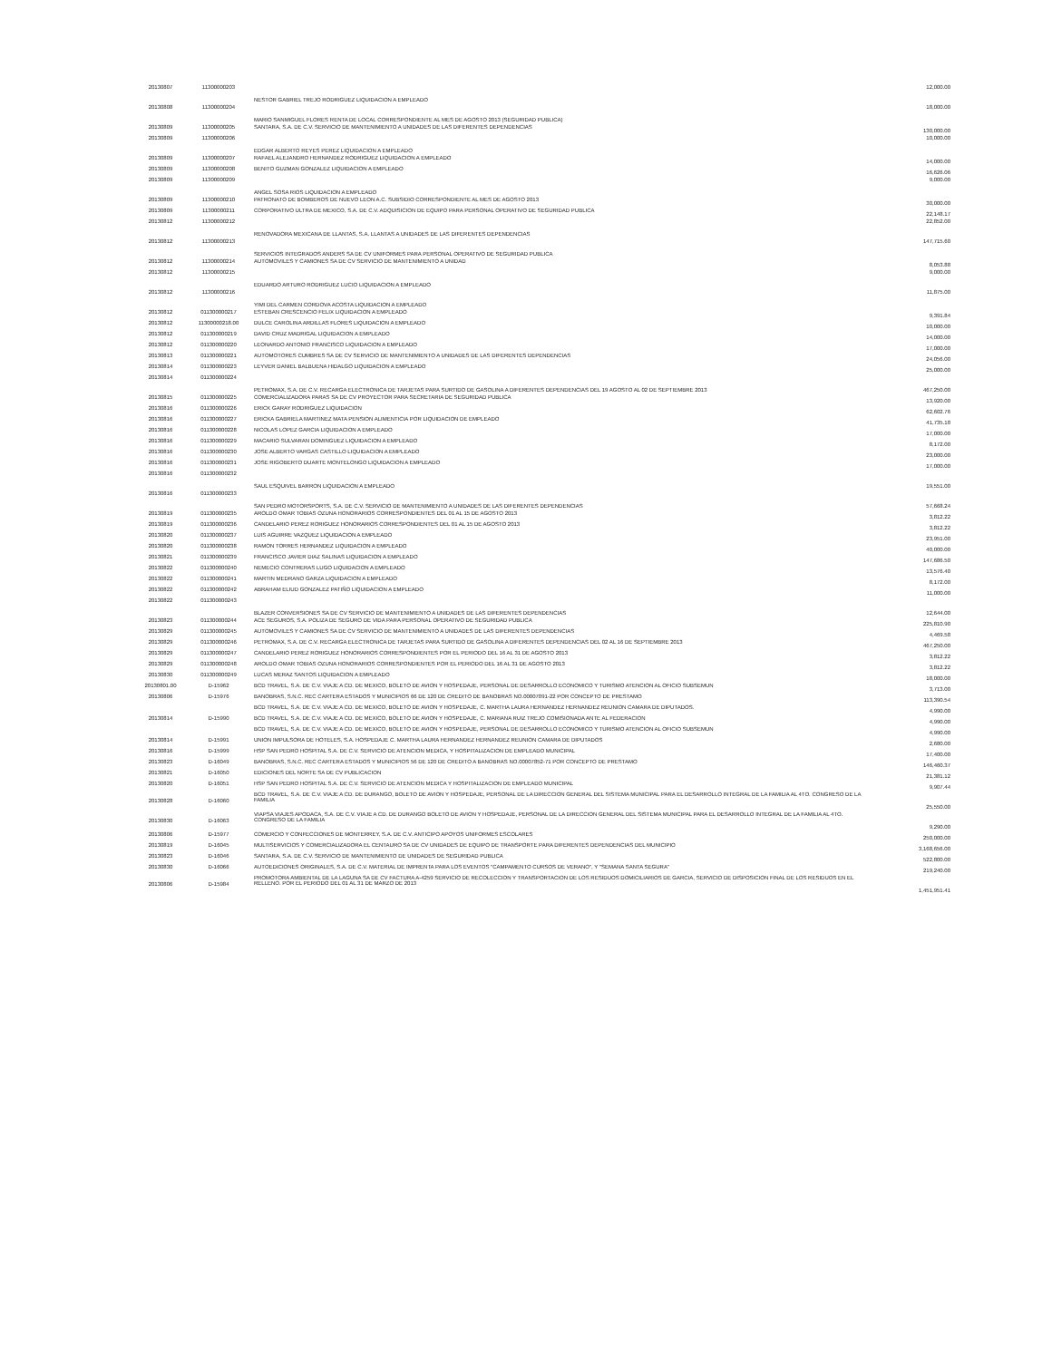| 20130807 | 11300000203 | NESTOR GABRIEL TREJO RODRIGUEZ LIQUIDACION A EMPLEADO | 12,000.00 |
| 20130808 | 11300000204 | MARIO SANMIGUEL FLORES RENTA DE LOCAL CORRESPONDIENTE AL MES DE AGOSTO 2013 (SEGURIDAD PUBLICA) | 18,000.00 |
| 20130809 | 11300000205 | SANTARA, S.A. DE C.V. SERVICIO DE MANTENIMIENTO A UNIDADES DE LAS DIFERENTES DEPENDENCIAS | 130,000.00 |
| 20130809 | 11300000206 | EDGAR ALBERTO REYES PEREZ LIQUIDACION A EMPLEADO | 10,000.00 |
| 20130809 | 11300000207 | RAFAEL ALEJANDRO HERNANDEZ RODRIGUEZ LIQUIDACION A EMPLEADO | 14,000.00 |
| 20130809 | 11300000208 | BENITO GUZMAN GONZALEZ LIQUIDACION A EMPLEADO | 16,626.06 |
| 20130809 | 11300000209 | ANGEL SOSA RIOS LIQUIDACION A EMPLEADO | 9,000.00 |
| 20130809 | 11300000210 | PATRONATO DE BOMBEROS DE NUEVO LEON A.C. SUBSIDIO CORRESPONDIENTE AL MES DE AGOSTO 2013 | 30,000.00 |
| 20130809 | 11300000211 | CORPORATIVO ULTRA DE MEXICO, S.A. DE C.V. ADQUISICION DE EQUIPO PARA PERSONAL OPERATIVO DE SEGURIDAD PUBLICA | 22,148.17 |
| 20130812 | 11300000212 | RENOVADORA MEXICANA DE LLANTAS, S.A. LLANTAS A UNIDADES DE LAS DIFERENTES DEPENDENCIAS | 22,852.00 |
| 20130812 | 11300000213 | SERVICIOS INTEGRADOS ANDERS SA DE CV UNIFORMES PARA PERSONAL OPERATIVO DE SEGURIDAD PUBLICA | 147,715.60 |
| 20130812 | 11300000214 | AUTOMOVILES Y CAMIONES SA DE CV SERVICIO DE MANTENIMIENTO A UNIDAD | 8,053.88 |
| 20130812 | 11300000215 | EDUARDO ARTURO RODRIGUEZ LUCIO LIQUIDACION A EMPLEADO | 9,000.00 |
| 20130812 | 11300000216 | YIMI DEL CARMEN CORDOVA ACOSTA LIQUIDACION A EMPLEADO | 11,875.00 |
| 20130812 | 011300000217 | ESTEBAN CRESCENCIO FELIX LIQUIDACION A EMPLEADO | 9,391.84 |
| 20130812 | 11300000218.00 | DULCE CAROLINA ARDILLAS FLORES LIQUIDACION A EMPLEADO | 10,000.00 |
| 20130812 | 011300000219 | DAVID CRUZ MADRIGAL LIQUIDACION A EMPLEADO | 14,000.00 |
| 20130812 | 011300000220 | LEONARDO ANTONIO FRANCISCO LIQUIDACION A EMPLEADO | 17,000.00 |
| 20130813 | 011300000221 | AUTOMOTORES CUMBRES SA DE CV SERVICIO DE MANTENIMIENTO A UNIDADES DE LAS DIFERENTES DEPENDENCIAS | 24,056.00 |
| 20130814 | 011300000223 | LEYVER DANIEL BALBUENA HIDALGO LIQUIDACION A EMPLEADO | 25,000.00 |
| 20130814 | 011300000224 | PETROMAX, S.A. DE C.V. RECARGA ELECTRONICA DE TARJETAS PARA SURTIDO DE GASOLINA A DIFERENTES DEPENDENCIAS DEL 19 AGOSTO AL 02 DE SEPTIEMBRE 2013 | 467,250.00 |
| 20130815 | 011300000225 | COMERCIALIZADORA PARAS SA DE CV PROYECTOR PARA SECRETARIA DE SEGURIDAD PUBLICA | 13,920.00 |
| 20130816 | 011300000226 | ERICK GARAY RODRIGUEZ LIQUIDACION | 62,602.76 |
| 20130816 | 011300000227 | ERICKA GABRIELA MARTINEZ MATA PENSION ALIMENTICIA POR LIQUIDACION DE EMPLEADO | 41,735.18 |
| 20130816 | 011300000228 | NICOLAS LOPEZ GARCIA LIQUIDACION A EMPLEADO | 17,000.00 |
| 20130816 | 011300000229 | MACARIO SULVARAN DOMINGUEZ LIQUIDACION A EMPLEADO | 8,172.00 |
| 20130816 | 011300000230 | JOSE ALBERTO VARGAS CASTILLO LIQUIDACION A EMPLEADO | 23,000.00 |
| 20130816 | 011300000231 | JOSE RIGOBERTO DUARTE MONTELONGO LIQUIDACION A EMPLEADO | 17,000.00 |
| 20130816 | 011300000232 | SAUL ESQUIVEL BARRON LIQUIDACION A EMPLEADO | 19,551.00 |
| 20130816 | 011300000233 | SAN PEDRO MOTORSPORTS, S.A. DE C.V. SERVICIO DE MANTENIMIENTO A UNIDADES DE LAS DIFERENTES DEPENDENCIAS | 57,668.24 |
| 20130819 | 011300000235 | AROLDO OMAR TOBIAS OZUNA HONORARIOS CORRESPONDIENTES DEL 01 AL 15 DE AGOSTO 2013 | 3,812.22 |
| 20130819 | 011300000236 | CANDELARIO PEREZ RORIGUEZ HONORARIOS CORRESPONDIENTES DEL 01 AL 15 DE AGOSTO 2013 | 3,812.22 |
| 20130820 | 011300000237 | LUIS AGUIRRE VAZQUEZ LIQUIDACION A EMPLEADO | 23,951.00 |
| 20130820 | 011300000238 | RAMON TORRES HERNANDEZ LIQUIDACION A EMPLEADO | 40,000.00 |
| 20130821 | 011300000239 | FRANCISCO JAVIER DIAZ SALINAS LIQUIDACION A EMPLEADO | 147,686.50 |
| 20130822 | 011300000240 | NEMECIO CONTRERAS LUGO LIQUIDACION A EMPLEADO | 13,576.40 |
| 20130822 | 011300000241 | MARTIN MEDRANO GARZA LIQUIDACION A EMPLEADO | 8,172.00 |
| 20130822 | 011300000242 | ABRAHAM ELIUD GONZALEZ PATIÑO LIQUIDACION A EMPLEADO | 11,000.00 |
| 20130822 | 011300000243 | BLAZER CONVERSIONES SA DE CV SERVICIO DE MANTENIMIENTO A UNIDADES DE LAS DIFERENTES DEPENDENCIAS | 12,644.00 |
| 20130823 | 011300000244 | ACE SEGUROS, S.A. POLIZA DE SEGURO DE VIDA PARA PERSONAL OPERATIVO DE SEGURIDAD PUBLICA | 225,810.90 |
| 20130829 | 011300000245 | AUTOMOVILES Y CAMIONES SA DE CV SERVICIO DE MANTENIMIENTO A UNIDADES DE LAS DIFERENTES DEPENDENCIAS | 4,469.58 |
| 20130829 | 011300000246 | PETROMAX, S.A. DE C.V. RECARGA ELECTRONICA DE TARJETAS PARA SURTIDO DE GASOLINA A DIFERENTES DEPENDENCIAS DEL 02 AL 16 DE SEPTIEMBRE 2013 | 467,250.00 |
| 20130829 | 011300000247 | CANDELARIO PEREZ RORIGUEZ HONORARIOS CORRESPONDIENTES POR EL PERIODO DEL 16 AL 31 DE AGOSTO 2013 | 3,812.22 |
| 20130829 | 011300000248 | AROLDO OMAR TOBIAS OZUNA HONORARIOS CORRESPONDIENTES POR EL PERIODO DEL 16 AL 31 DE AGOSTO 2013 | 3,812.22 |
| 20130830 | 011300000249 | LUCAS MERAZ SANTOS LIQUIDACION A EMPLEADO | 18,000.00 |
| 20130801.00 | D-15962 | BCD TRAVEL, S.A. DE C.V. VIAJE A CD. DE MEXICO, BOLETO DE AVION Y HOSPEDAJE, PERSONAL DE DESARROLLO ECONOMICO Y TURISMO ATENCION AL OFICIO SUBSEMUN | 3,713.00 |
| 20130806 | D-15976 | BANOBRAS, S.N.C. REC CARTERA ESTADOS Y MUNICIPIOS 66 DE 120 DE CREDITO DE BANOBRAS NO.00007091-22 POR CONCEPTO DE PRESTAMO | 113,390.54 |
| | | BCD TRAVEL, S.A. DE C.V. VIAJE A CD. DE MEXICO, BOLETO DE AVION Y HOSPEDAJE, C. MARTHA LAURA HERNANDEZ HERNANDEZ REUNION CAMARA DE DIPUTADOS. | 4,990.00 |
| 20130814 | D-15990 | BCD TRAVEL, S.A. DE C.V. VIAJE A CD. DE MEXICO, BOLETO DE AVION Y HOSPEDAJE, C. MARIANA RUIZ TREJO COMISIONADA ANTE AL FEDERACION | 4,990.00 |
| | | BCD TRAVEL, S.A. DE C.V. VIAJE A CD. DE MEXICO, BOLETO DE AVION Y HOSPEDAJE, PERSONAL DE DESARROLLO ECONOMICO Y TURISMO ATENCION AL OFICIO SUBSEMUN | 4,990.00 |
| 20130814 | D-15991 | UNION IMPULSORA DE HOTELES, S.A. HOSPEDAJE C. MARTHA LAURA HERNANDEZ HERNANDEZ REUNION CAMARA DE DIPUTADOS | 2,680.00 |
| 20130816 | D-15999 | HSP SAN PEDRO HOSPITAL S.A. DE C.V. SERVICIO DE ATENCION MEDICA, Y HOSPITALIZACION DE EMPLEADO MUNICIPAL | 17,400.00 |
| 20130823 | D-16049 | BANOBRAS, S.N.C. REC CARTERA ESTADOS Y MUNICIPIOS 56 DE 120 DE CREDITO A BANOBRAS NO.00007852-71 POR CONCEPTO DE PRESTAMO | 146,460.37 |
| 20130821 | D-16050 | EDICIONES DEL NORTE SA DE CV PUBLICACION | 21,381.12 |
| 20130820 | D-16051 | HSP SAN PEDRO HOSPITAL S.A. DE C.V. SERVICIO DE ATENCION MEDICA Y HOSPITALIZACION DE EMPLEADO MUNICIPAL | 9,907.44 |
| 20130828 | D-16060 | BCD TRAVEL, S.A. DE C.V. VIAJE A CD. DE DURANGO, BOLETO DE AVION Y HOSPEDAJE, PERSONAL DE LA DIRECCION GENERAL DEL SISTEMA MUNICIPAL PARA EL DESARROLLO INTEGRAL DE LA FAMILIA AL 4TO. CONGRESO DE LA FAMILIA | 25,550.00 |
| 20130830 | D-16063 | VIAPSA VIAJES APODACA, S.A. DE C.V. VIAJE A CD. DE DURANGO BOLETO DE AVION Y HOSPEDAJE, PERSONAL DE LA DIRECCION GENERAL DEL SISTEMA MUNICIPAL PARA EL DESARROLLO INTEGRAL DE LA FAMILIA AL 4TO. CONGRESO DE LA FAMILIA | 9,290.00 |
| 20130806 | D-15977 | COMERCIO Y CONFECCIONES DE MONTERREY, S.A. DE C.V. ANTICIPO APOYOS UNIFORMES ESCOLARES | 250,000.00 |
| 20130819 | D-16045 | MULTISERVICIOS Y COMERCIALIZADORA EL CENTAURO SA DE CV UNIDADES DE EQUIPO DE TRANSPORTE PARA DIFERENTES DEPENDENCIAS DEL MUNICIPIO | 3,168,656.00 |
| 20130823 | D-16046 | SANTARA, S.A. DE C.V. SERVICIO DE MANTENIMIENTO DE UNIDADES DE SEGURIDAD PUBLICA | 522,800.00 |
| 20130830 | D-16066 | AUTOEDICIONES ORIGINALES, S.A. DE C.V. MATERIAL DE IMPRENTA PARA LOS EVENTOS "CAMPAMENTO CURSOS DE VERANO", Y "SEMANA SANTA SEGURA" | 219,240.00 |
| 20130806 | D-15984 | PROMOTORA AMBIENTAL DE LA LAGUNA SA DE CV FACTURA A-4259 SERVICIO DE RECOLECCION Y TRANSPORTACION DE LOS RESIDUOS DOMICILIARIOS DE GARCIA, SERVICIO DE DISPOSICION FINAL DE LOS RESIDUOS EN EL RELLENO. POR EL PERIODO DEL 01 AL 31 DE MARZO DE 2013 | 1,451,951.41 |